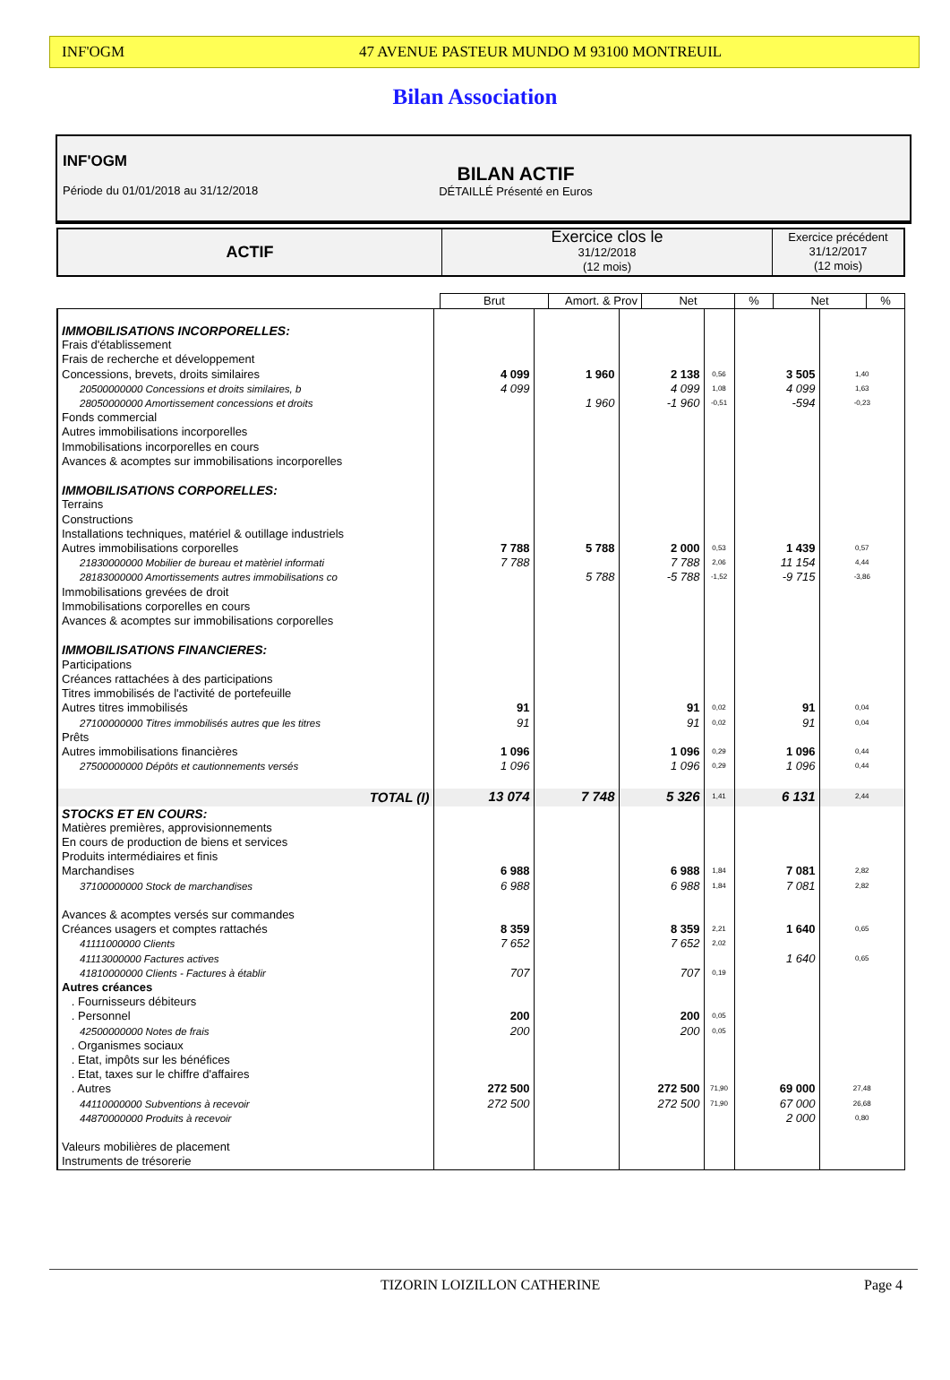INF'OGM 47 AVENUE PASTEUR MUNDO M 93100 MONTREUIL
Bilan Association
INF'OGM
Période du 01/01/2018 au 31/12/2018
BILAN ACTIF
DÉTAILLÉ Présenté en Euros
| ACTIF | Exercice clos le 31/12/2018 (12 mois) | Exercice précédent 31/12/2017 (12 mois) |
| --- | --- | --- |
| | Brut | Amort. & Prov | Net | % | Net | % |
| --- | --- | --- | --- | --- | --- | --- |
| IMMOBILISATIONS INCORPORELLES: | | | | | | |
| Frais d'établissement | | | | | | |
| Frais de recherche et développement | | | | | | |
| Concessions, brevets, droits similaires | 4 099 | 1 960 | 2 138 | 0,56 | 3 505 | 1,40 |
| 20500000000 Concessions et droits similaires, b | 4 099 | | 4 099 | 1,08 | 4 099 | 1,63 |
| 28050000000 Amortissement concessions et droits | | 1 960 | -1 960 | -0,51 | -594 | -0,23 |
| Fonds commercial | | | | | | |
| Autres immobilisations incorporelles | | | | | | |
| Immobilisations incorporelles en cours | | | | | | |
| Avances & acomptes sur immobilisations incorporelles | | | | | | |
| IMMOBILISATIONS CORPORELLES: | | | | | | |
| Terrains | | | | | | |
| Constructions | | | | | | |
| Installations techniques, matériel & outillage industriels | | | | | | |
| Autres immobilisations corporelles | 7 788 | 5 788 | 2 000 | 0,53 | 1 439 | 0,57 |
| 21830000000 Mobilier de bureau et matèriel informati | 7 788 | | 7 788 | 2,06 | 11 154 | 4,44 |
| 28183000000 Amortissements autres immobilisations co | | 5 788 | -5 788 | -1,52 | -9 715 | -3,86 |
| Immobilisations grevées de droit | | | | | | |
| Immobilisations corporelles en cours | | | | | | |
| Avances & acomptes sur immobilisations corporelles | | | | | | |
| IMMOBILISATIONS FINANCIERES: | | | | | | |
| Participations | | | | | | |
| Créances rattachées à des participations | | | | | | |
| Titres immobilisés de l'activité de portefeuille | | | | | | |
| Autres titres immobilisés | 91 | | 91 | 0,02 | 91 | 0,04 |
| 27100000000 Titres immobilisés autres que les titres | 91 | | 91 | 0,02 | 91 | 0,04 |
| Prêts | | | | | | |
| Autres immobilisations financières | 1 096 | | 1 096 | 0,29 | 1 096 | 0,44 |
| 27500000000 Dépôts et cautionnements versés | 1 096 | | 1 096 | 0,29 | 1 096 | 0,44 |
| TOTAL (I) | 13 074 | 7 748 | 5 326 | 1,41 | 6 131 | 2,44 |
| STOCKS ET EN COURS: | | | | | | |
| Matières premières, approvisionnements | | | | | | |
| En cours de production de biens et services | | | | | | |
| Produits intermédiaires et finis | | | | | | |
| Marchandises | 6 988 | | 6 988 | 1,84 | 7 081 | 2,82 |
| 37100000000 Stock de marchandises | 6 988 | | 6 988 | 1,84 | 7 081 | 2,82 |
| Avances & acomptes versés sur commandes | | | | | | |
| Créances usagers et comptes rattachés | 8 359 | | 8 359 | 2,21 | 1 640 | 0,65 |
| 41111000000 Clients | 7 652 | | 7 652 | 2,02 | | |
| 41113000000 Factures actives | | | | | 1 640 | 0,65 |
| 41810000000 Clients - Factures à établir | 707 | | 707 | 0,19 | | |
| Autres créances | | | | | | |
| . Fournisseurs débiteurs | | | | | | |
| . Personnel | 200 | | 200 | 0,05 | | |
| 42500000000 Notes de frais | 200 | | 200 | 0,05 | | |
| . Organismes sociaux | | | | | | |
| . Etat, impôts sur les bénéfices | | | | | | |
| . Etat, taxes sur le chiffre d'affaires | | | | | | |
| . Autres | 272 500 | | 272 500 | 71,90 | 69 000 | 27,48 |
| 44110000000 Subventions à recevoir | 272 500 | | 272 500 | 71,90 | 67 000 | 26,68 |
| 44870000000 Produits à recevoir | | | | | 2 000 | 0,80 |
| Valeurs mobilières de placement | | | | | | |
| Instruments de trésorerie | | | | | | |
TIZORIN LOIZILLON CATHERINE Page 4